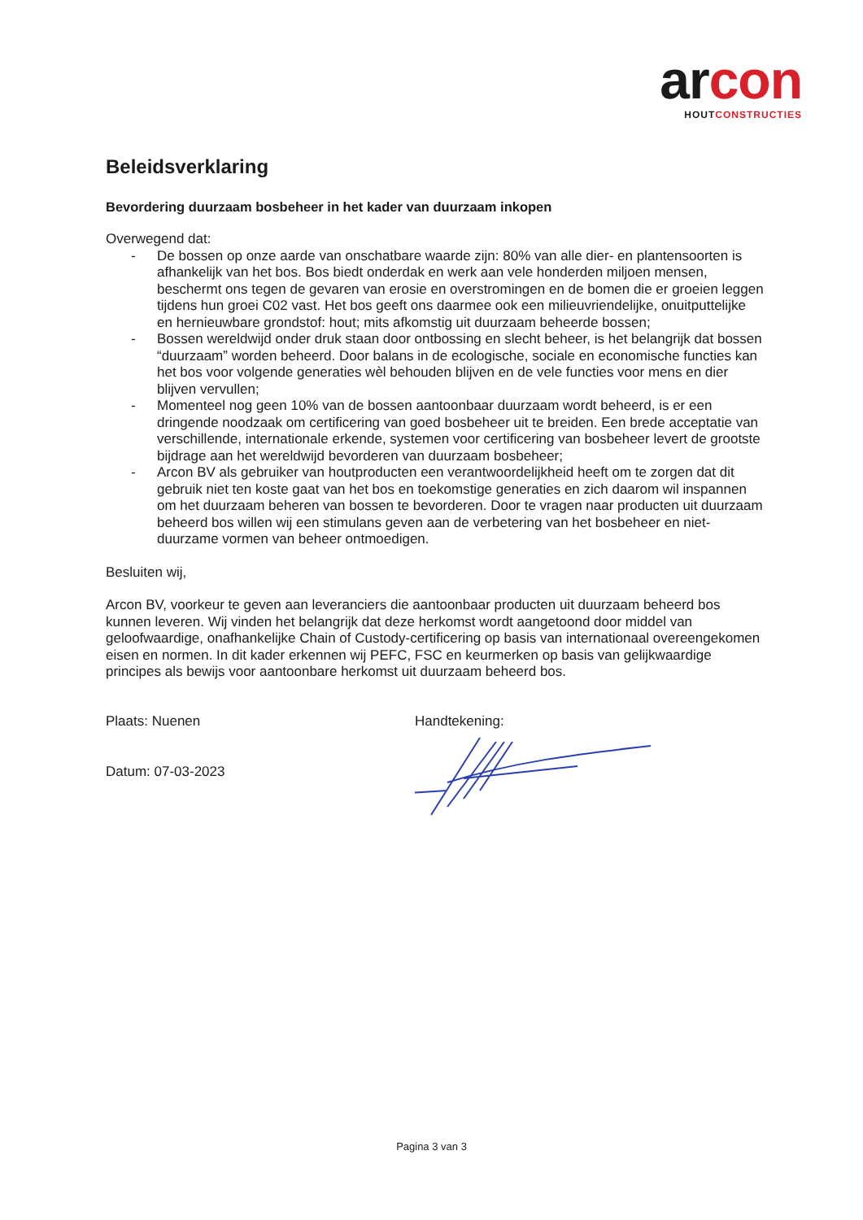arcon
HOUTCONSTRUCTIES
Beleidsverklaring
Bevordering duurzaam bosbeheer in het kader van duurzaam inkopen
Overwegend dat:
- De bossen op onze aarde van onschatbare waarde zijn: 80% van alle dier- en plantensoorten is afhankelijk van het bos. Bos biedt onderdak en werk aan vele honderden miljoen mensen, beschermt ons tegen de gevaren van erosie en overstromingen en de bomen die er groeien leggen tijdens hun groei C02 vast. Het bos geeft ons daarmee ook een milieuvriendelijke, onuitputtelijke en hernieuwbare grondstof: hout; mits afkomstig uit duurzaam beheerde bossen;
- Bossen wereldwijd onder druk staan door ontbossing en slecht beheer, is het belangrijk dat bossen “duurzaam” worden beheerd. Door balans in de ecologische, sociale en economische functies kan het bos voor volgende generaties wèl behouden blijven en de vele functies voor mens en dier blijven vervullen;
- Momenteel nog geen 10% van de bossen aantoonbaar duurzaam wordt beheerd, is er een dringende noodzaak om certificering van goed bosbeheer uit te breiden. Een brede acceptatie van verschillende, internationale erkende, systemen voor certificering van bosbeheer levert de grootste bijdrage aan het wereldwijd bevorderen van duurzaam bosbeheer;
- Arcon BV als gebruiker van houtproducten een verantwoordelijkheid heeft om te zorgen dat dit gebruik niet ten koste gaat van het bos en toekomstige generaties en zich daarom wil inspannen om het duurzaam beheren van bossen te bevorderen. Door te vragen naar producten uit duurzaam beheerd bos willen wij een stimulans geven aan de verbetering van het bosbeheer en niet-duurzame vormen van beheer ontmoedigen.
Besluiten wij,
Arcon BV, voorkeur te geven aan leveranciers die aantoonbaar producten uit duurzaam beheerd bos kunnen leveren. Wij vinden het belangrijk dat deze herkomst wordt aangetoond door middel van geloofwaardige, onafhankelijke Chain of Custody-certificering op basis van internationaal overeengekomen eisen en normen. In dit kader erkennen wij PEFC, FSC en keurmerken op basis van gelijkwaardige principes als bewijs voor aantoonbare herkomst uit duurzaam beheerd bos.
Plaats: Nuenen
Datum: 07-03-2023
Handtekening:
Pagina 3 van 3